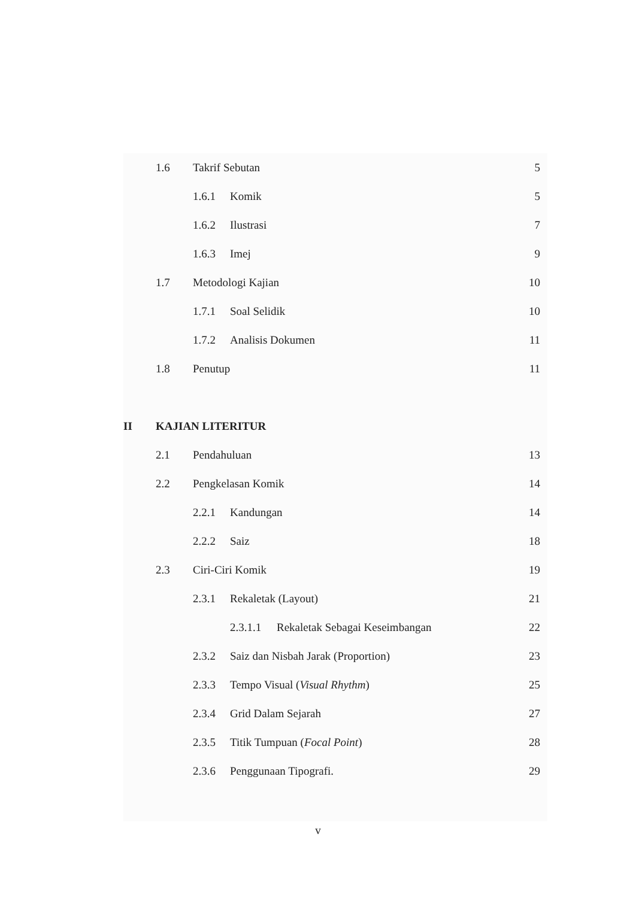1.6 Takrif Sebutan 5
1.6.1 Komik 5
1.6.2 Ilustrasi 7
1.6.3 Imej 9
1.7 Metodologi Kajian 10
1.7.1 Soal Selidik 10
1.7.2 Analisis Dokumen 11
1.8 Penutup 11
II KAJIAN LITERITUR
2.1 Pendahuluan 13
2.2 Pengkelasan Komik 14
2.2.1 Kandungan 14
2.2.2 Saiz 18
2.3 Ciri-Ciri Komik 19
2.3.1 Rekaletak (Layout) 21
2.3.1.1 Rekaletak Sebagai Keseimbangan 22
2.3.2 Saiz dan Nisbah Jarak (Proportion) 23
2.3.3 Tempo Visual (Visual Rhythm) 25
2.3.4 Grid Dalam Sejarah 27
2.3.5 Titik Tumpuan (Focal Point) 28
2.3.6 Penggunaan Tipografi. 29
v